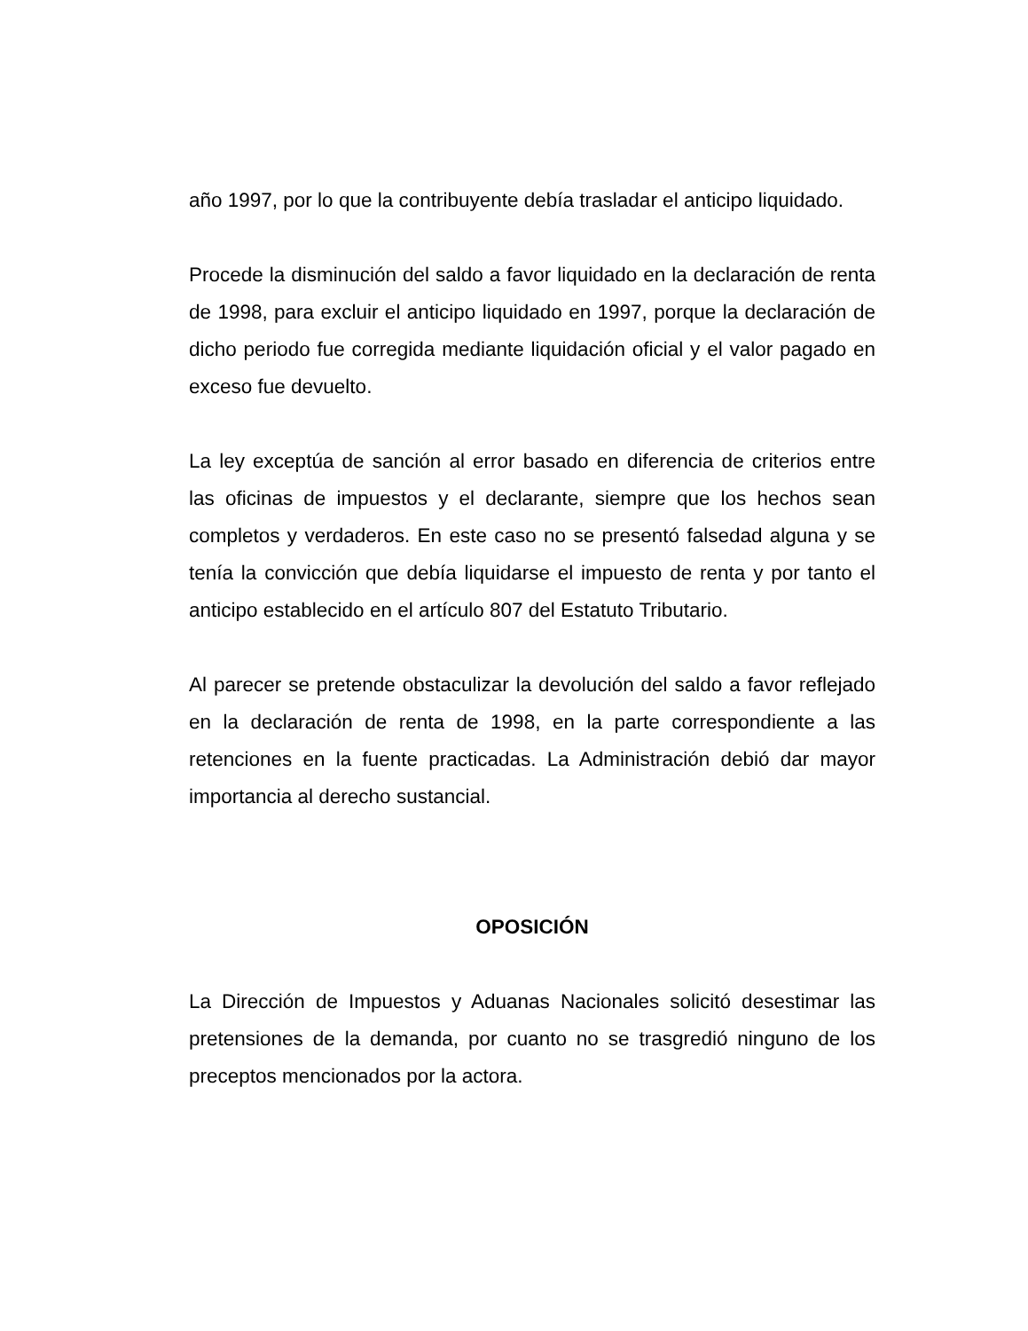año 1997, por lo que la contribuyente debía trasladar el anticipo liquidado.
Procede la disminución del saldo a favor liquidado en la declaración de renta de 1998, para excluir el anticipo liquidado en 1997, porque la declaración de dicho periodo fue corregida mediante liquidación oficial y el valor pagado en exceso fue devuelto.
La ley exceptúa de sanción al error basado en diferencia de criterios entre las oficinas de impuestos y el declarante, siempre que los hechos sean completos y verdaderos. En este caso no se presentó falsedad alguna y se tenía la convicción que debía liquidarse el impuesto de renta y por tanto el anticipo establecido en el artículo 807 del Estatuto Tributario.
Al parecer se pretende obstaculizar la devolución del saldo a favor reflejado en la declaración de renta de 1998, en la parte correspondiente a las retenciones en la fuente practicadas. La Administración debió dar mayor importancia al derecho sustancial.
OPOSICIÓN
La Dirección de Impuestos y Aduanas Nacionales solicitó desestimar las pretensiones de la demanda, por cuanto no se trasgredió ninguno de los preceptos mencionados por la actora.